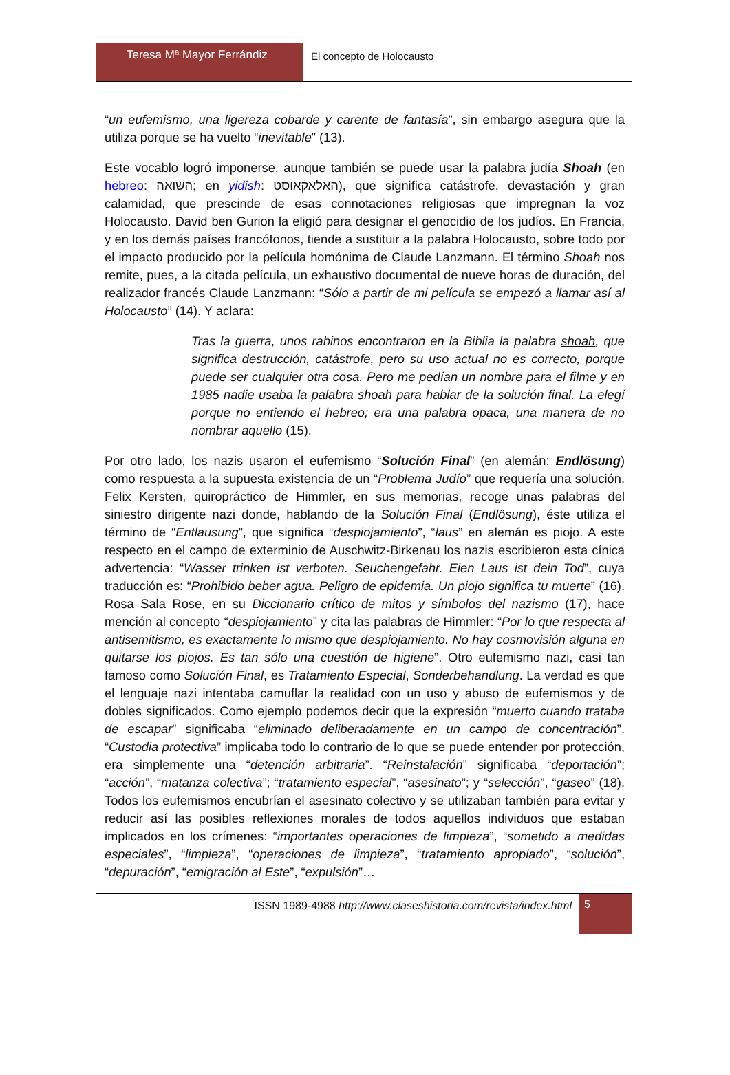Teresa Mª Mayor Ferrándiz
El concepto de Holocausto
“un eufemismo, una ligereza cobarde y carente de fantasía”, sin embargo asegura que la utiliza porque se ha vuelto “inevitable” (13).
Este vocablo logró imponerse, aunque también se puede usar la palabra judía Shoah (en hebreo: השואה; en yidish: האלאקאוסט), que significa catástrofe, devastación y gran calamidad, que prescinde de esas connotaciones religiosas que impregnan la voz Holocausto. David ben Gurion la eligió para designar el genocidio de los judíos. En Francia, y en los demás países francófonos, tiende a sustituir a la palabra Holocausto, sobre todo por el impacto producido por la película homónima de Claude Lanzmann. El término Shoah nos remite, pues, a la citada película, un exhaustivo documental de nueve horas de duración, del realizador francés Claude Lanzmann: “Sólo a partir de mi película se empezó a llamar así al Holocausto” (14). Y aclara:
Tras la guerra, unos rabinos encontraron en la Biblia la palabra shoah, que significa destrucción, catástrofe, pero su uso actual no es correcto, porque puede ser cualquier otra cosa. Pero me pedían un nombre para el filme y en 1985 nadie usaba la palabra shoah para hablar de la solución final. La elegí porque no entiendo el hebreo; era una palabra opaca, una manera de no nombrar aquello (15).
Por otro lado, los nazis usaron el eufemismo “Solución Final” (en alemán: Endlösung) como respuesta a la supuesta existencia de un “Problema Judío” que requería una solución. Felix Kersten, quiropráctico de Himmler, en sus memorias, recoge unas palabras del siniestro dirigente nazi donde, hablando de la Solución Final (Endlösung), éste utiliza el término de “Entlausung”, que significa “despiojamiento”, “laus” en alemán es piojo. A este respecto en el campo de exterminio de Auschwitz-Birkenau los nazis escribieron esta cínica advertencia: “Wasser trinken ist verboten. Seuchengefahr. Eien Laus ist dein Tod”, cuya traducción es: “Prohibido beber agua. Peligro de epidemia. Un piojo significa tu muerte” (16). Rosa Sala Rose, en su Diccionario crítico de mitos y símbolos del nazismo (17), hace mención al concepto “despiojamiento” y cita las palabras de Himmler: “Por lo que respecta al antisemitismo, es exactamente lo mismo que despiojamiento. No hay cosmovisión alguna en quitarse los piojos. Es tan sólo una cuestión de higiene”. Otro eufemismo nazi, casi tan famoso como Solución Final, es Tratamiento Especial, Sonderbehandlung. La verdad es que el lenguaje nazi intentaba camuflar la realidad con un uso y abuso de eufemismos y de dobles significados. Como ejemplo podemos decir que la expresión “muerto cuando trataba de escapar” significaba “eliminado deliberadamente en un campo de concentración”. “Custodia protectiva” implicaba todo lo contrario de lo que se puede entender por protección, era simplemente una “detención arbitraria”. “Reinstalación” significaba “deportación”; “acción”, “matanza colectiva”; “tratamiento especial”, “asesinato”; y “selección”, “gaseo” (18). Todos los eufemismos encubrían el asesinato colectivo y se utilizaban también para evitar y reducir así las posibles reflexiones morales de todos aquellos individuos que estaban implicados en los crímenes: “importantes operaciones de limpieza”, “sometido a medidas especiales”, “limpieza”, “operaciones de limpieza”, “tratamiento apropiado”, “solución”, “depuración”, “emigración al Este”, “expulsión”…
ISSN 1989-4988 http://www.claseshistoria.com/revista/index.html
5